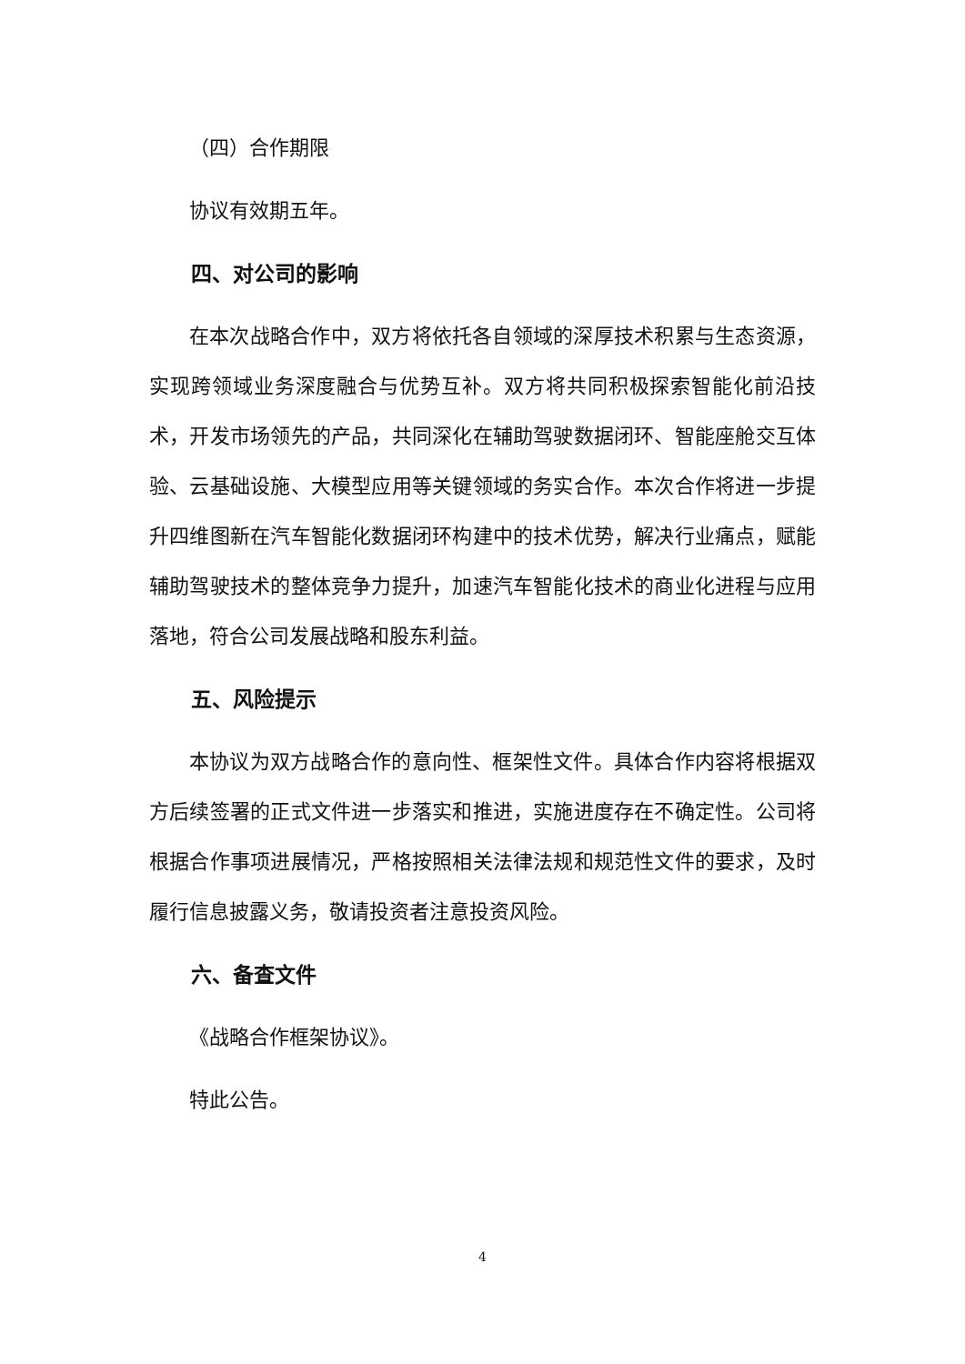（四）合作期限
协议有效期五年。
四、对公司的影响
在本次战略合作中，双方将依托各自领域的深厚技术积累与生态资源，实现跨领域业务深度融合与优势互补。双方将共同积极探索智能化前沿技术，开发市场领先的产品，共同深化在辅助驾驶数据闭环、智能座舱交互体验、云基础设施、大模型应用等关键领域的务实合作。本次合作将进一步提升四维图新在汽车智能化数据闭环构建中的技术优势，解决行业痛点，赋能辅助驾驶技术的整体竞争力提升，加速汽车智能化技术的商业化进程与应用落地，符合公司发展战略和股东利益。
五、风险提示
本协议为双方战略合作的意向性、框架性文件。具体合作内容将根据双方后续签署的正式文件进一步落实和推进，实施进度存在不确定性。公司将根据合作事项进展情况，严格按照相关法律法规和规范性文件的要求，及时履行信息披露义务，敬请投资者注意投资风险。
六、备查文件
《战略合作框架协议》。
特此公告。
4